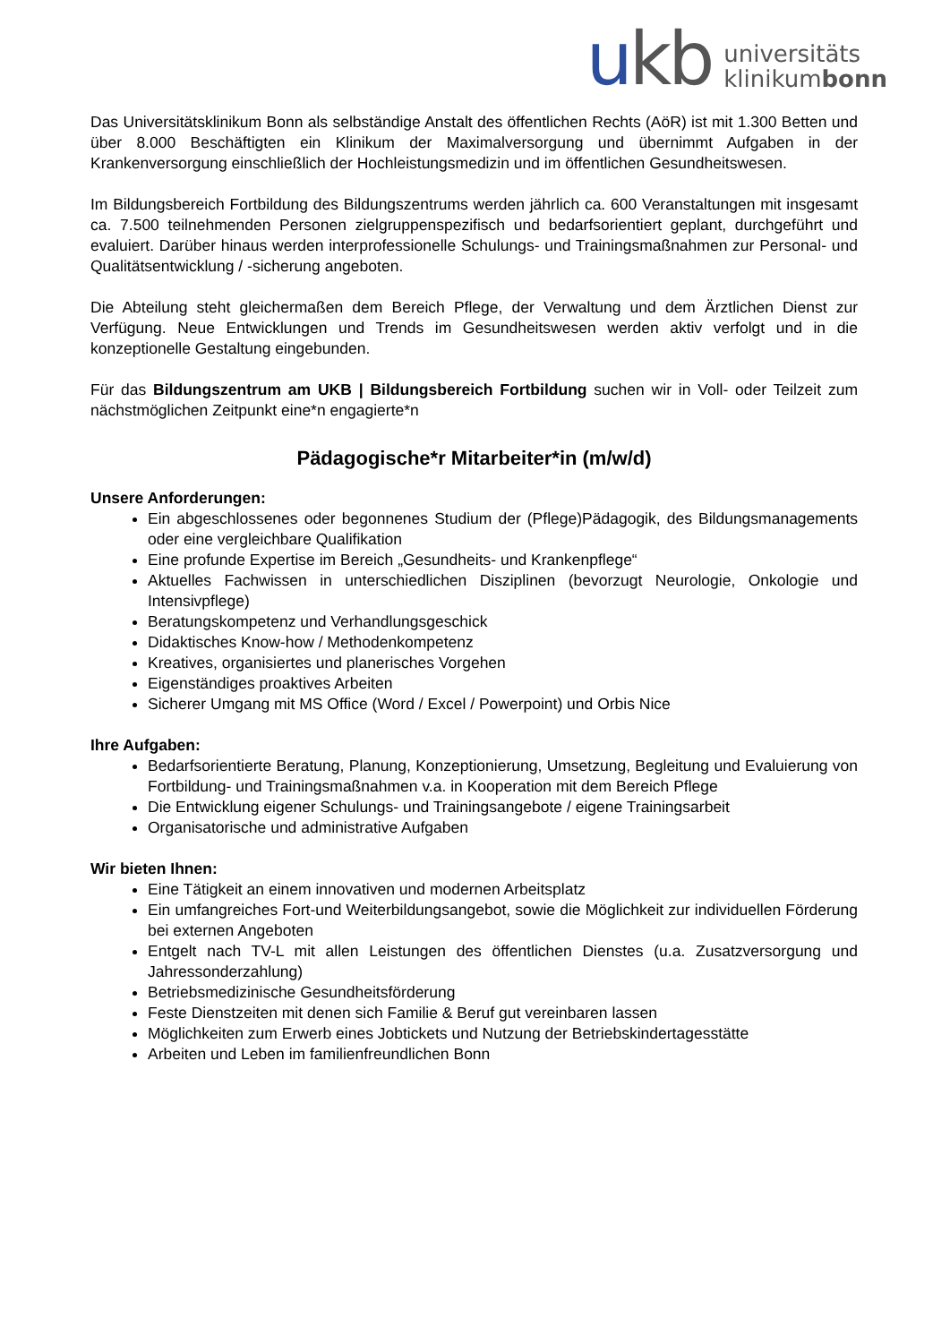ukb
universitäts
klinikumbonn
Das Universitätsklinikum Bonn als selbständige Anstalt des öffentlichen Rechts (AöR) ist mit 1.300 Betten und über 8.000 Beschäftigten ein Klinikum der Maximalversorgung und übernimmt Aufgaben in der Krankenversorgung einschließlich der Hochleistungsmedizin und im öffentlichen Gesundheitswesen.
Im Bildungsbereich Fortbildung des Bildungszentrums werden jährlich ca. 600 Veranstaltungen mit insgesamt ca. 7.500 teilnehmenden Personen zielgruppenspezifisch und bedarfsorientiert geplant, durchgeführt und evaluiert. Darüber hinaus werden interprofessionelle Schulungs- und Trainingsmaßnahmen zur Personal- und Qualitätsentwicklung / -sicherung angeboten.
Die Abteilung steht gleichermaßen dem Bereich Pflege, der Verwaltung und dem Ärztlichen Dienst zur Verfügung. Neue Entwicklungen und Trends im Gesundheitswesen werden aktiv verfolgt und in die konzeptionelle Gestaltung eingebunden.
Für das Bildungszentrum am UKB | Bildungsbereich Fortbildung suchen wir in Voll- oder Teilzeit zum nächstmöglichen Zeitpunkt eine*n engagierte*n
Pädagogische*r Mitarbeiter*in (m/w/d)
Unsere Anforderungen:
Ein abgeschlossenes oder begonnenes Studium der (Pflege)Pädagogik, des Bildungsmanagements oder eine vergleichbare Qualifikation
Eine profunde Expertise im Bereich „Gesundheits- und Krankenpflege“
Aktuelles Fachwissen in unterschiedlichen Disziplinen (bevorzugt Neurologie, Onkologie und Intensivpflege)
Beratungskompetenz und Verhandlungsgeschick
Didaktisches Know-how / Methodenkompetenz
Kreatives, organisiertes und planerisches Vorgehen
Eigenständiges proaktives Arbeiten
Sicherer Umgang mit MS Office (Word / Excel / Powerpoint) und Orbis Nice
Ihre Aufgaben:
Bedarfsorientierte Beratung, Planung, Konzeptionierung, Umsetzung, Begleitung und Evaluierung von Fortbildung- und Trainingsmaßnahmen v.a. in Kooperation mit dem Bereich Pflege
Die Entwicklung eigener Schulungs- und Trainingsangebote / eigene Trainingsarbeit
Organisatorische und administrative Aufgaben
Wir bieten Ihnen:
Eine Tätigkeit an einem innovativen und modernen Arbeitsplatz
Ein umfangreiches Fort-und Weiterbildungsangebot, sowie die Möglichkeit zur individuellen Förderung bei externen Angeboten
Entgelt nach TV-L mit allen Leistungen des öffentlichen Dienstes (u.a. Zusatzversorgung und Jahressonderzahlung)
Betriebsmedizinische Gesundheitsförderung
Feste Dienstzeiten mit denen sich Familie & Beruf gut vereinbaren lassen
Möglichkeiten zum Erwerb eines Jobtickets und Nutzung der Betriebskindertagesstätte
Arbeiten und Leben im familienfreundlichen Bonn